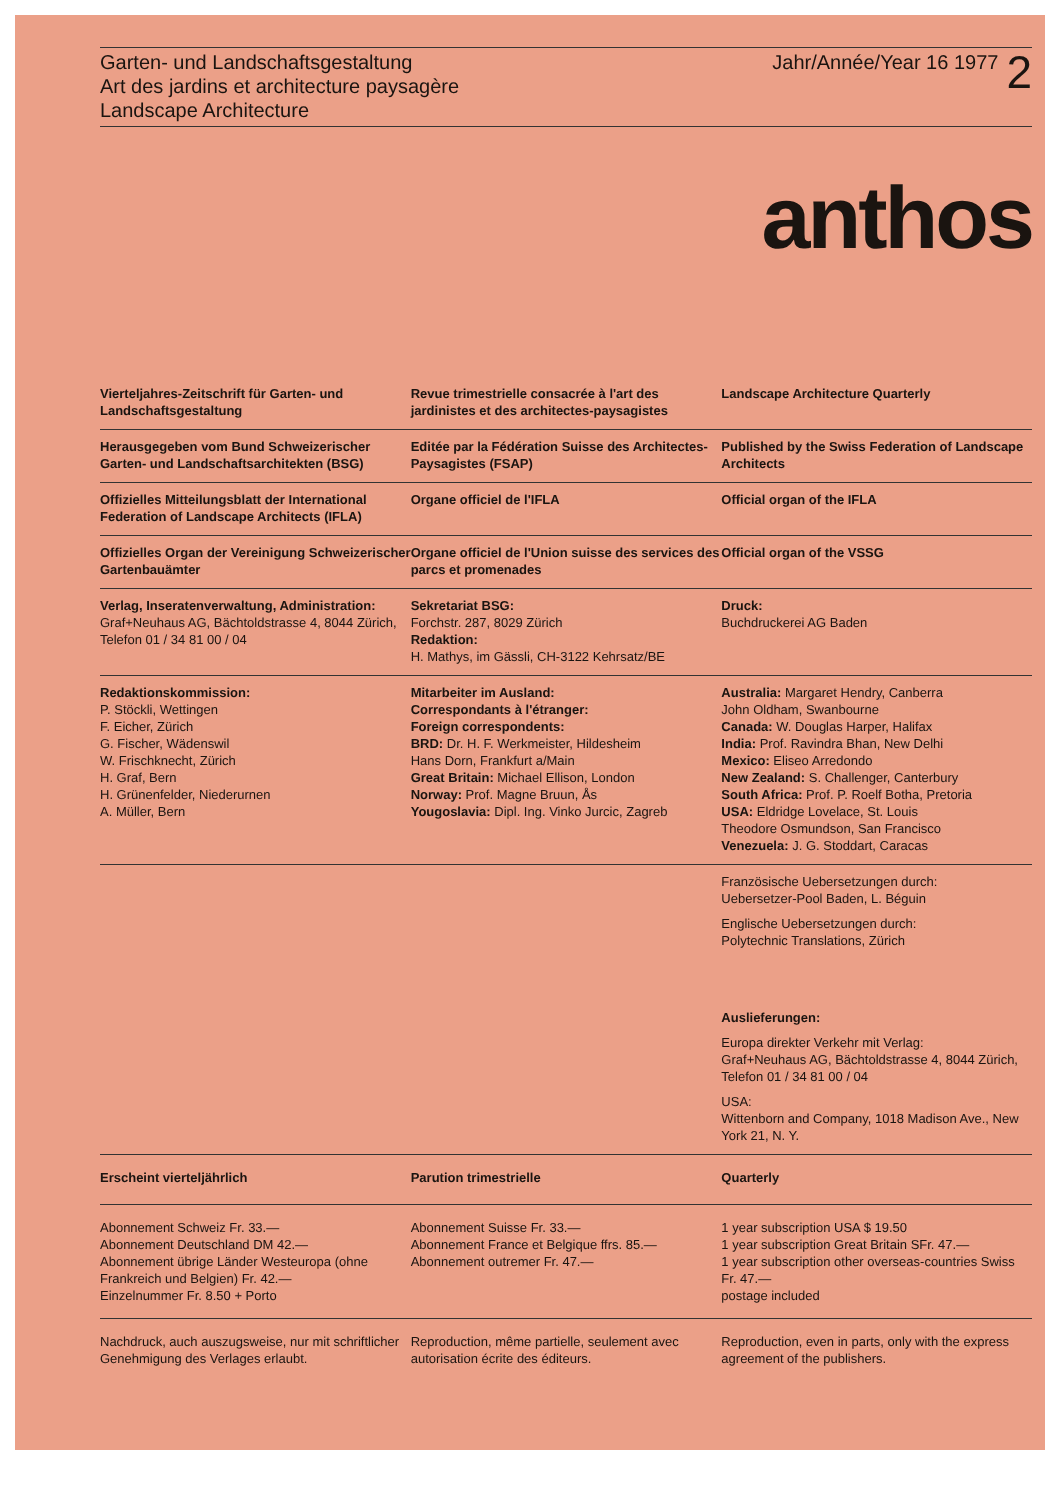Garten- und Landschaftsgestaltung
Art des jardins et architecture paysagère
Landscape Architecture
Jahr/Année/Year 16 1977 2
anthos
Vierteljahres-Zeitschrift für Garten- und Landschaftsgestaltung
Revue trimestrielle consacrée à l'art des jardinistes et des architectes-paysagistes
Landscape Architecture Quarterly
Herausgegeben vom Bund Schweizerischer Garten- und Landschaftsarchitekten (BSG)
Editée par la Fédération Suisse des Architectes-Paysagistes (FSAP)
Published by the Swiss Federation of Landscape Architects
Offizielles Mitteilungsblatt der International Federation of Landscape Architects (IFLA)
Organe officiel de l'IFLA Official organ of the IFLA
Offizielles Organ der Vereinigung Schweizerischer Gartenbauämter
Organe officiel de l'Union suisse des services des parcs et promenades
Official organ of the VSSG
Verlag, Inseratenverwaltung, Administration:
Graf+Neuhaus AG, Bächtoldstrasse 4, 8044 Zürich, Telefon 01 / 34 81 00 / 04
Sekretariat BSG:
Forchstr. 287, 8029 Zürich
Redaktion:
H. Mathys, im Gässli, CH-3122 Kehrsatz/BE
Druck:
Buchdruckerei AG Baden
Redaktionskommission:
P. Stöckli, Wettingen
F. Eicher, Zürich
G. Fischer, Wädenswil
W. Frischknecht, Zürich
H. Graf, Bern
H. Grünenfelder, Niederurnen
A. Müller, Bern
Mitarbeiter im Ausland:
Correspondants à l'étranger:
Foreign correspondents:
BRD: Dr. H. F. Werkmeister, Hildesheim
Hans Dorn, Frankfurt a/Main
Great Britain: Michael Ellison, London
Norway: Prof. Magne Bruun, Ås
Yougoslavia: Dipl. Ing. Vinko Jurcic, Zagreb
Australia: Margaret Hendry, Canberra
John Oldham, Swanbourne
Canada: W. Douglas Harper, Halifax
India: Prof. Ravindra Bhan, New Delhi
Mexico: Eliseo Arredondo
New Zealand: S. Challenger, Canterbury
South Africa: Prof. P. Roelf Botha, Pretoria
USA: Eldridge Lovelace, St. Louis
Theodore Osmundson, San Francisco
Venezuela: J. G. Stoddart, Caracas
Französische Uebersetzungen durch:
Uebersetzer-Pool Baden, L. Béguin
Englische Uebersetzungen durch:
Polytechnic Translations, Zürich
Auslieferungen:
Europa direkter Verkehr mit Verlag:
Graf+Neuhaus AG, Bächtoldstrasse 4, 8044 Zürich, Telefon 01 / 34 81 00 / 04
USA:
Wittenborn and Company, 1018 Madison Ave., New York 21, N. Y.
Erscheint vierteljährlich Parution trimestrielle Quarterly
Abonnement Schweiz Fr. 33.—
Abonnement Deutschland DM 42.—
Abonnement übrige Länder Westeuropa (ohne Frankreich und Belgien) Fr. 42.—
Einzelnummer Fr. 8.50 + Porto
Abonnement Suisse Fr. 33.—
Abonnement France et Belgique ffrs. 85.—
Abonnement outremer Fr. 47.—
1 year subscription USA $ 19.50
1 year subscription Great Britain SFr. 47.—
1 year subscription other overseas-countries Swiss Fr. 47.—
postage included
Nachdruck, auch auszugsweise, nur mit schriftlicher Genehmigung des Verlages erlaubt.
Reproduction, même partielle, seulement avec autorisation écrite des éditeurs.
Reproduction, even in parts, only with the express agreement of the publishers.